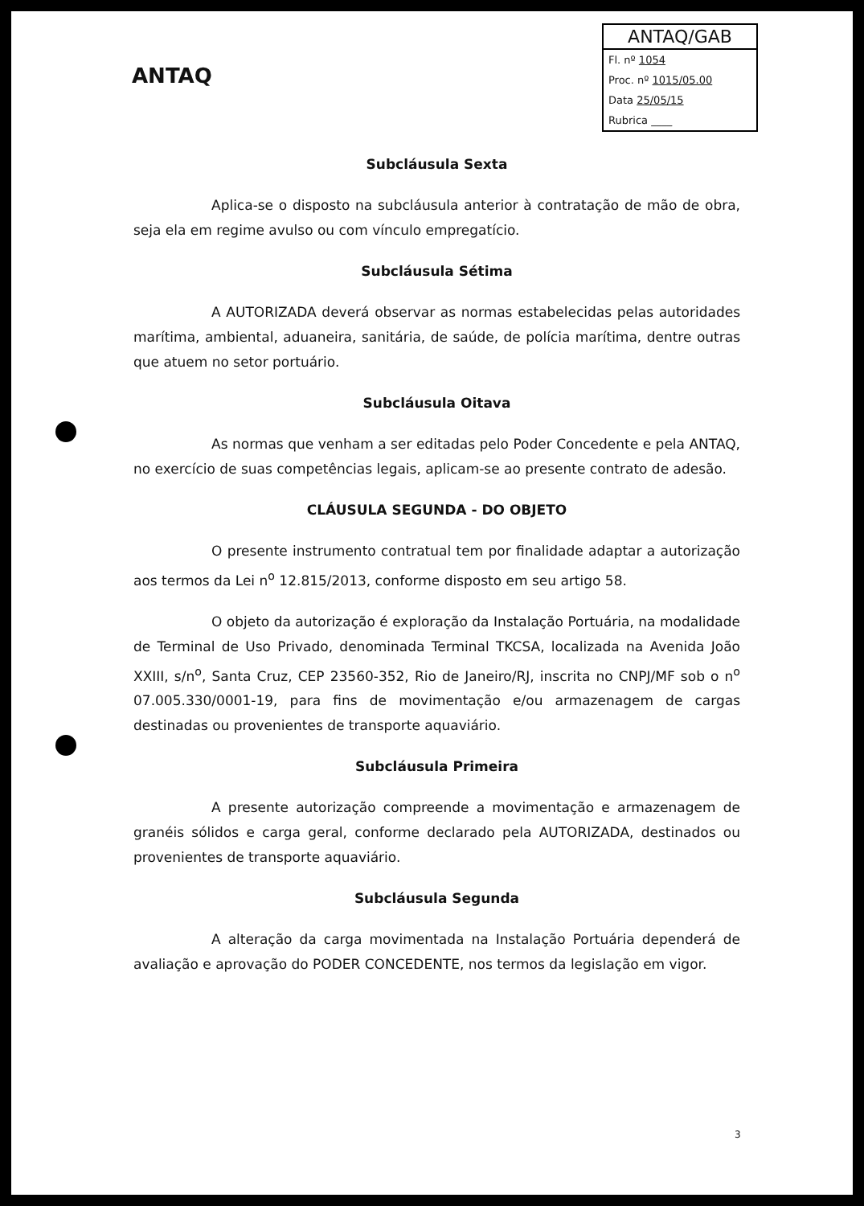ANTAQ
ANTAQ/GAB
Fl. nº 1054
Proc. nº 1015/05.00
Data 25/05/15
Rubrica ____
Subcláusula Sexta
Aplica-se o disposto na subcláusula anterior à contratação de mão de obra, seja ela em regime avulso ou com vínculo empregatício.
Subcláusula Sétima
A AUTORIZADA deverá observar as normas estabelecidas pelas autoridades marítima, ambiental, aduaneira, sanitária, de saúde, de polícia marítima, dentre outras que atuem no setor portuário.
Subcláusula Oitava
As normas que venham a ser editadas pelo Poder Concedente e pela ANTAQ, no exercício de suas competências legais, aplicam-se ao presente contrato de adesão.
CLÁUSULA SEGUNDA - DO OBJETO
O presente instrumento contratual tem por finalidade adaptar a autorização aos termos da Lei n<sup>o</sup> 12.815/2013, conforme disposto em seu artigo 58.
O objeto da autorização é exploração da Instalação Portuária, na modalidade de Terminal de Uso Privado, denominada Terminal TKCSA, localizada na Avenida João XXIII, s/n<sup>o</sup>, Santa Cruz, CEP 23560-352, Rio de Janeiro/RJ, inscrita no CNPJ/MF sob o n<sup>o</sup> 07.005.330/0001-19, para fins de movimentação e/ou armazenagem de cargas destinadas ou provenientes de transporte aquaviário.
Subcláusula Primeira
A presente autorização compreende a movimentação e armazenagem de granéis sólidos e carga geral, conforme declarado pela AUTORIZADA, destinados ou provenientes de transporte aquaviário.
Subcláusula Segunda
A alteração da carga movimentada na Instalação Portuária dependerá de avaliação e aprovação do PODER CONCEDENTE, nos termos da legislação em vigor.
3